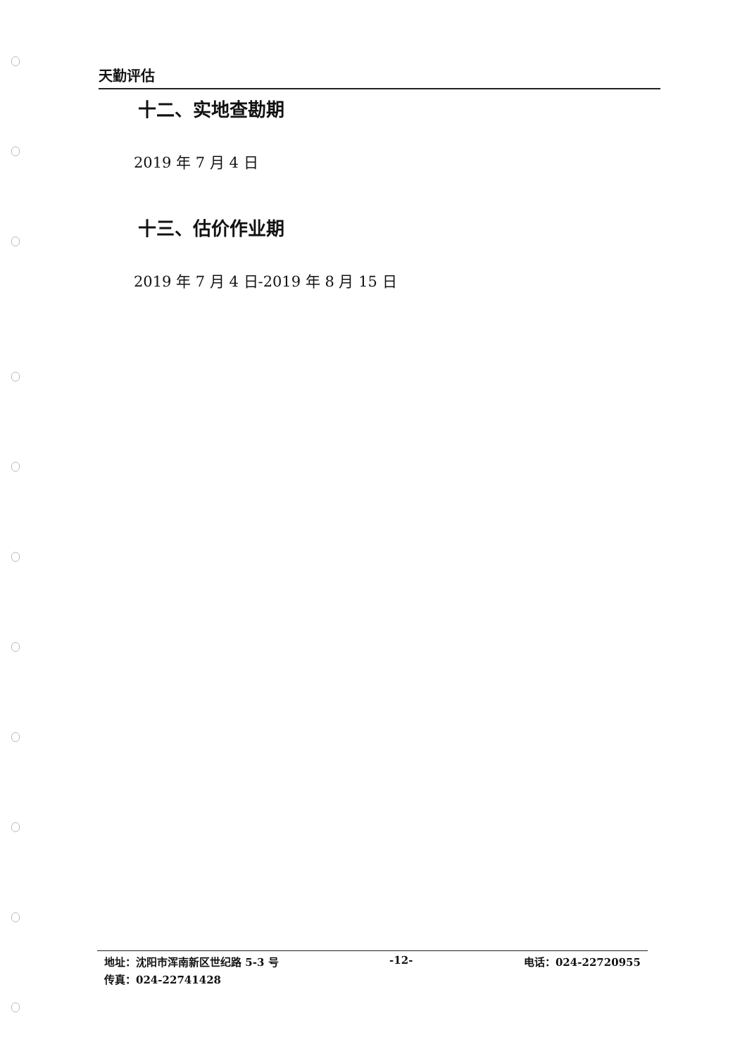天勤评估
十二、实地查勘期
2019 年 7 月 4 日
十三、估价作业期
2019 年 7 月 4 日-2019 年 8 月 15 日
地址：沈阳市浑南新区世纪路 5-3 号 -12- 电话：024-22720955
传真：024-22741428